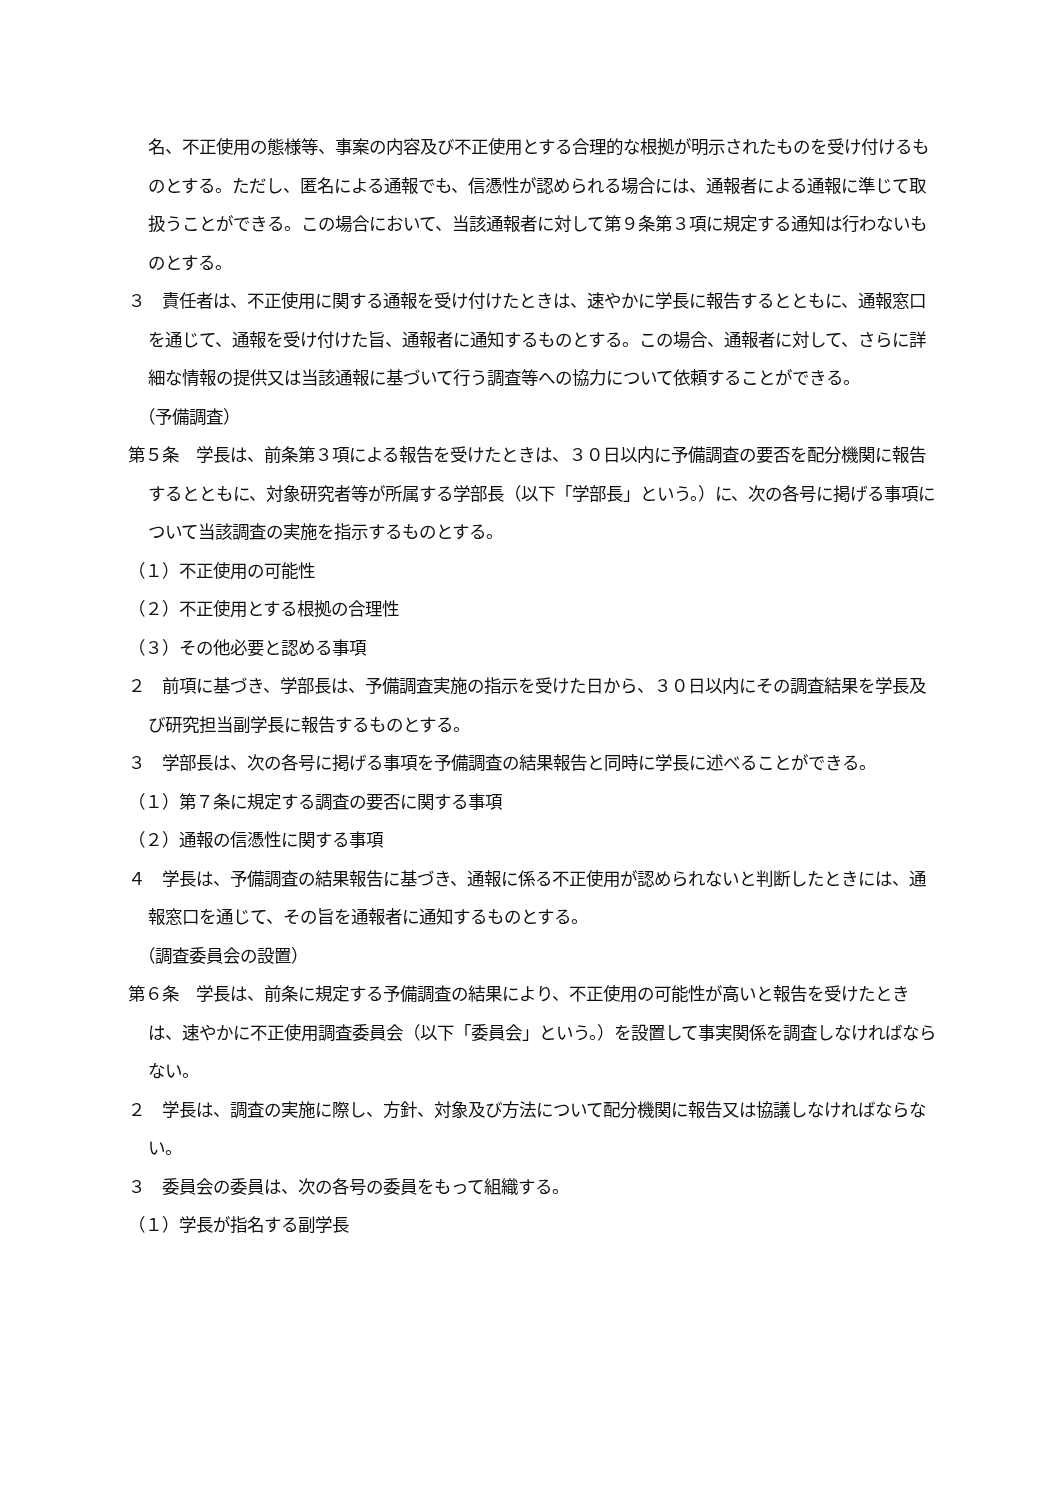名、不正使用の態様等、事案の内容及び不正使用とする合理的な根拠が明示されたものを受け付けるものとする。ただし、匿名による通報でも、信憑性が認められる場合には、通報者による通報に準じて取扱うことができる。この場合において、当該通報者に対して第９条第３項に規定する通知は行わないものとする。
３　責任者は、不正使用に関する通報を受け付けたときは、速やかに学長に報告するとともに、通報窓口を通じて、通報を受け付けた旨、通報者に通知するものとする。この場合、通報者に対して、さらに詳細な情報の提供又は当該通報に基づいて行う調査等への協力について依頼することができる。
（予備調査）
第５条　学長は、前条第３項による報告を受けたときは、３０日以内に予備調査の要否を配分機関に報告するとともに、対象研究者等が所属する学部長（以下「学部長」という。）に、次の各号に掲げる事項について当該調査の実施を指示するものとする。
（１）不正使用の可能性
（２）不正使用とする根拠の合理性
（３）その他必要と認める事項
２　前項に基づき、学部長は、予備調査実施の指示を受けた日から、３０日以内にその調査結果を学長及び研究担当副学長に報告するものとする。
３　学部長は、次の各号に掲げる事項を予備調査の結果報告と同時に学長に述べることができる。
（１）第７条に規定する調査の要否に関する事項
（２）通報の信憑性に関する事項
４　学長は、予備調査の結果報告に基づき、通報に係る不正使用が認められないと判断したときには、通報窓口を通じて、その旨を通報者に通知するものとする。
（調査委員会の設置）
第６条　学長は、前条に規定する予備調査の結果により、不正使用の可能性が高いと報告を受けたときは、速やかに不正使用調査委員会（以下「委員会」という。）を設置して事実関係を調査しなければならない。
２　学長は、調査の実施に際し、方針、対象及び方法について配分機関に報告又は協議しなければならない。
３　委員会の委員は、次の各号の委員をもって組織する。
（１）学長が指名する副学長